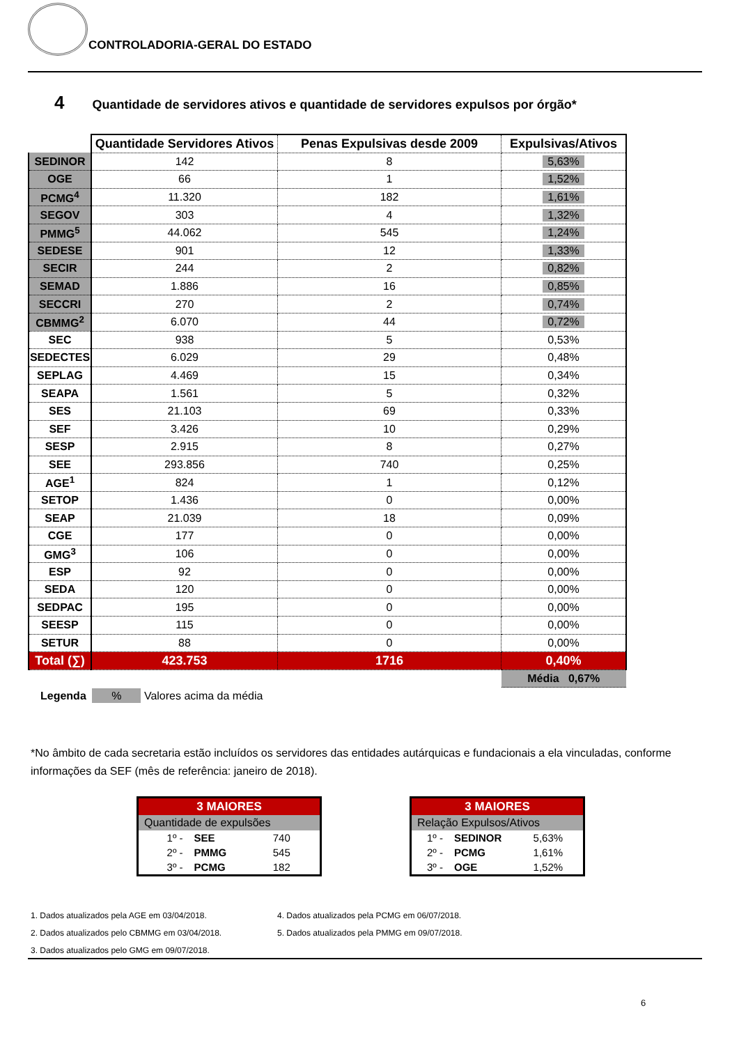CONTROLADORIA-GERAL DO ESTADO
4 Quantidade de servidores ativos e quantidade de servidores expulsos por órgão*
| | Quantidade Servidores Ativos | Penas Expulsivas desde 2009 | Expulsivas/Ativos |
| --- | --- | --- | --- |
| SEDINOR | 142 | 8 | 5,63% |
| OGE | 66 | 1 | 1,52% |
| PCMG<sup>4</sup> | 11.320 | 182 | 1,61% |
| SEGOV | 303 | 4 | 1,32% |
| PMMG<sup>5</sup> | 44.062 | 545 | 1,24% |
| SEDESE | 901 | 12 | 1,33% |
| SECIR | 244 | 2 | 0,82% |
| SEMAD | 1.886 | 16 | 0,85% |
| SECCRI | 270 | 2 | 0,74% |
| CBMMG<sup>2</sup> | 6.070 | 44 | 0,72% |
| SEC | 938 | 5 | 0,53% |
| SEDECTES | 6.029 | 29 | 0,48% |
| SEPLAG | 4.469 | 15 | 0,34% |
| SEAPA | 1.561 | 5 | 0,32% |
| SES | 21.103 | 69 | 0,33% |
| SEF | 3.426 | 10 | 0,29% |
| SESP | 2.915 | 8 | 0,27% |
| SEE | 293.856 | 740 | 0,25% |
| AGE<sup>1</sup> | 824 | 1 | 0,12% |
| SETOP | 1.436 | 0 | 0,00% |
| SEAP | 21.039 | 18 | 0,09% |
| CGE | 177 | 0 | 0,00% |
| GMG<sup>3</sup> | 106 | 0 | 0,00% |
| ESP | 92 | 0 | 0,00% |
| SEDA | 120 | 0 | 0,00% |
| SEDPAC | 195 | 0 | 0,00% |
| SEESP | 115 | 0 | 0,00% |
| SETUR | 88 | 0 | 0,00% |
| Total (∑) | 423.753 | 1716 | 0,40% |
| | | | Média 0,67% |
Legenda % Valores acima da média
*No âmbito de cada secretaria estão incluídos os servidores das entidades autárquicas e fundacionais a ela vinculadas, conforme informações da SEF (mês de referência: janeiro de 2018).
| 3 MAIORES | | |
| Quantidade de expulsões | | |
| 1º - | SEE | 740 |
| 2º - | PMMG | 545 |
| 3º - | PCMG | 182 |
| 3 MAIORES | | |
| Relação Expulsos/Ativos | | |
| 1º - | SEDINOR | 5,63% |
| 2º - | PCMG | 1,61% |
| 3º - | OGE | 1,52% |
1. Dados atualizados pela AGE em 03/04/2018.
2. Dados atualizados pelo CBMMG em 03/04/2018.
3. Dados atualizados pelo GMG em 09/07/2018.
4. Dados atualizados pela PCMG em 06/07/2018.
5. Dados atualizados pela PMMG em 09/07/2018.
6